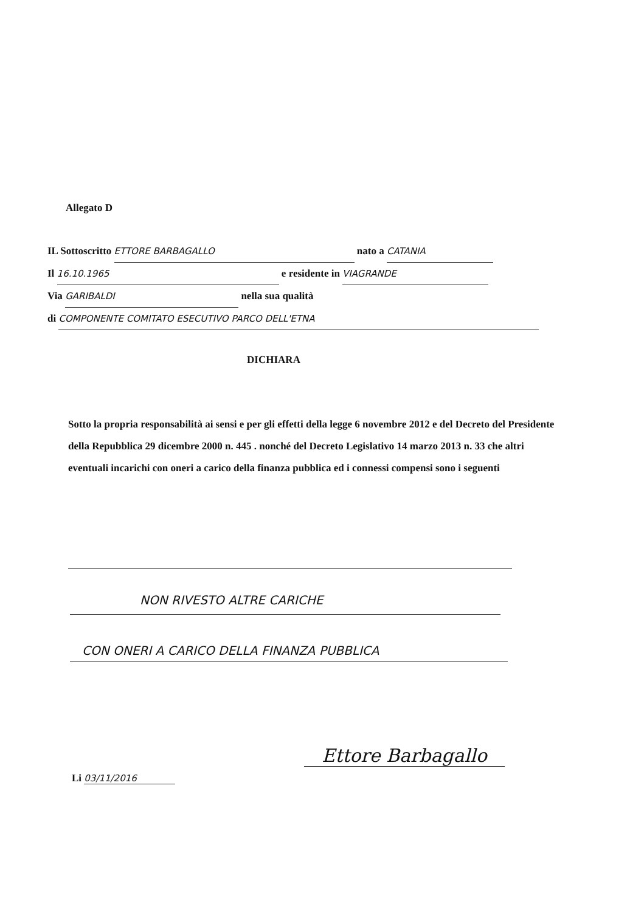Allegato D
IL Sottoscritto ETTORE BARBAGALLO nato a CATANIA
Il 16.10.1965 e residente in VIAGRANDE
Via GARIBALDI nella sua qualità
di COMPONENTE COMITATO ESECUTIVO PARCO DELL'ETNA
DICHIARA
Sotto la propria responsabilità ai sensi e per gli effetti della legge 6 novembre 2012 e del Decreto del Presidente della Repubblica 29 dicembre 2000 n. 445 . nonché del Decreto Legislativo 14 marzo 2013 n. 33 che altri eventuali incarichi con oneri a carico della finanza pubblica ed i connessi compensi sono i seguenti
NON RIVESTO ALTRE CARICHE
CON ONERI A CARICO DELLA FINANZA PUBBLICA
Li 03/11/2016
Ettore Barbagallo